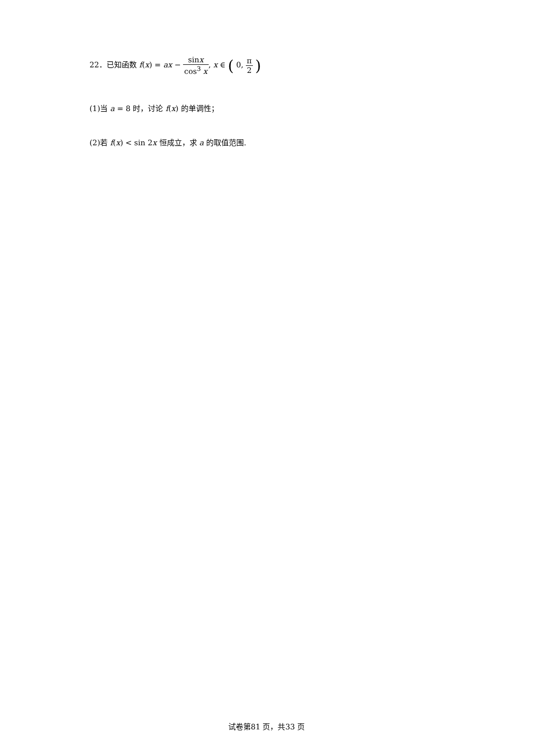22．已知函数 f(x) = ax − sinx cos<sup>3</sup> x, x ∈ ( 0, π 2 )
(1)当 a = 8 时，讨论 f(x) 的单调性；
(2)若 f(x) < sin 2x 恒成立，求 a 的取值范围.
试卷第81 页，共33 页